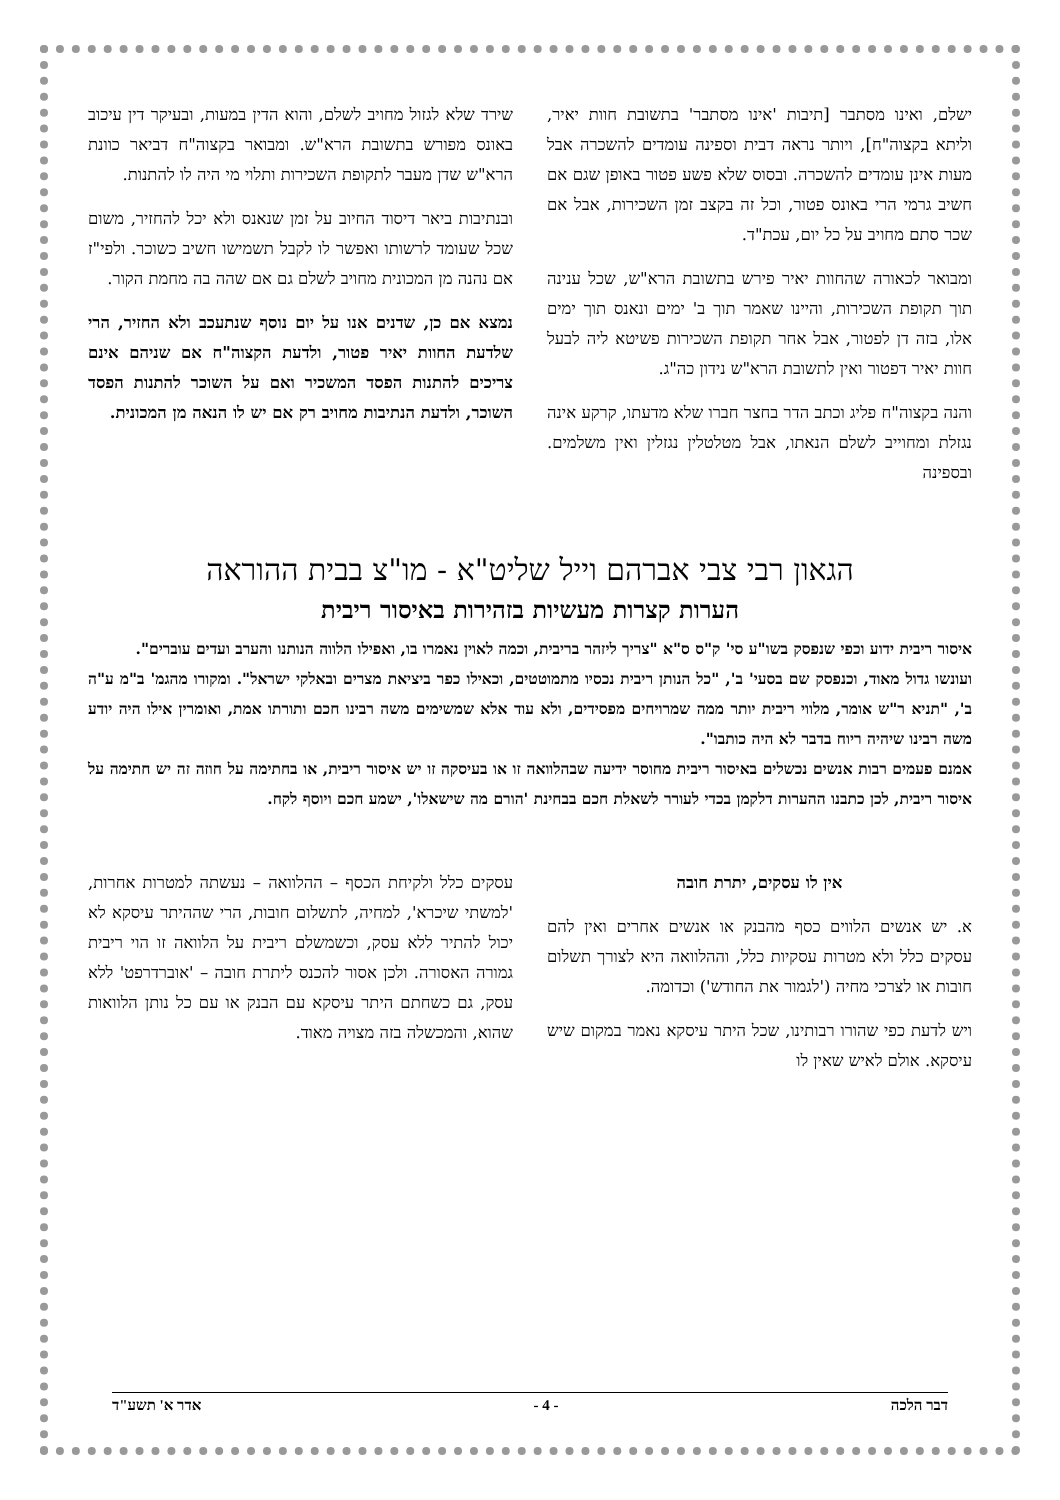ישלם, ואינו מסתבר [תיבות 'אינו מסתבר' בתשובת חוות יאיר, וליתא בקצוה"ח], ויותר נראה דבית וספינה עומדים להשכרה אבל מעות אינן עומדים להשכרה. ובסוס שלא פשע פטור באופן שגם אם חשיב גרמי הרי באונס פטור, וכל זה בקצב זמן השכירות, אבל אם שכר סתם מחויב על כל יום, עכת"ד.
ומבואר לכאורה שהחוות יאיר פירש בתשובת הרא"ש, שכל ענינה תוך תקופת השכירות, והיינו שאמר תוך ב' ימים ונאנס תוך ימים אלו, בזה דן לפטור, אבל אחר תקופת השכירות פשיטא ליה לבעל חוות יאיר דפטור ואין לתשובת הרא"ש נידון כה"ג.
והנה בקצוה"ח פליג וכתב הדר בחצר חברו שלא מדעתו, קרקע אינה נגזלת ומחוייב לשלם הנאתו, אבל מטלטלין נגזלין ואין משלמים. ובספינה
שירד שלא לגזול מחויב לשלם, והוא הדין במעות, ובעיקר דין עיכוב באונס מפורש בתשובת הרא"ש. ומבואר בקצוה"ח דביאר כוונת הרא"ש שדן מעבר לתקופת השכירות ותלוי מי היה לו להתנות.
ובנתיבות ביאר דיסוד החיוב על זמן שנאנס ולא יכל להחזיר, משום שכל שעומד לרשותו ואפשר לו לקבל תשמישו חשיב כשוכר. ולפי"ז אם נהנה מן המכונית מחויב לשלם גם אם שהה בה מחמת הקור.
נמצא אם כן, שדנים אנו על יום נוסף שנתעכב ולא החזיר, הרי שלדעת החוות יאיר פטור, ולדעת הקצוה"ח אם שניהם אינם צריכים להתנות הפסד המשכיר ואם על השוכר להתנות הפסד השוכר, ולדעת הנתיבות מחויב רק אם יש לו הנאה מן המכונית.
הגאון רבי צבי אברהם וייל שליט"א - מו"צ בבית ההוראה
הערות קצרות מעשיות בזהירות באיסור ריבית
איסור ריבית ידוע וכפי שנפסק בשו"ע סי' ק"ס ס"א "צריך ליזהר בריבית, וכמה לאוין נאמרו בו, ואפילו הלווה הנותנו והערב ועדים עוברים".
ועונשו גדול מאוד, וכנפסק שם בסעי' ב', "כל הנותן ריבית נכסיו מתמוטטים, וכאילו כפר ביציאת מצרים ובאלקי ישראל". ומקורו מהגמ' ב"מ ע"ה ב', "תניא ר"ש אומר, מלווי ריבית יותר ממה שמרויחים מפסידים, ולא עוד אלא שמשימים משה רבינו חכם ותורתו אמת, ואומרין אילו היה יודע משה רבינו שיהיה ריוח בדבר לא היה כותבו".
אמנם פעמים רבות אנשים נכשלים באיסור ריבית מחוסר ידיעה שבהלוואה זו או בעיסקה זו יש איסור ריבית, או בחתימה על חוזה זה יש חתימה על איסור ריבית, לכן כתבנו ההערות דלקמן בכדי לעורר לשאלת חכם בבחינת 'הורם מה שישאלו', ישמע חכם ויוסף לקח.
אין לו עסקים, יתרת חובה
א. יש אנשים הלווים כסף מהבנק או אנשים אחרים ואין להם עסקים כלל ולא מטרות עסקיות כלל, וההלוואה היא לצורך תשלום חובות או לצרכי מחיה ('לגמור את החודש') וכדומה.
ויש לדעת כפי שהורו רבותינו, שכל היתר עיסקא נאמר במקום שיש עיסקא. אולם לאיש שאין לו
עסקים כלל ולקיחת הכסף – ההלוואה – נעשתה למטרות אחרות, 'למשתי שיכרא', למחיה, לתשלום חובות, הרי שההיתר עיסקא לא יכול להתיר ללא עסק, וכשמשלם ריבית על הלוואה זו הוי ריבית גמורה האסורה. ולכן אסור להכנס ליתרת חובה – 'אוברדרפט' ללא עסק, גם כשחתם היתר עיסקא עם הבנק או עם כל נותן הלוואות שהוא, והמכשלה בזה מצויה מאוד.
דבר הלכה - 4 - אדר א' תשע"ד